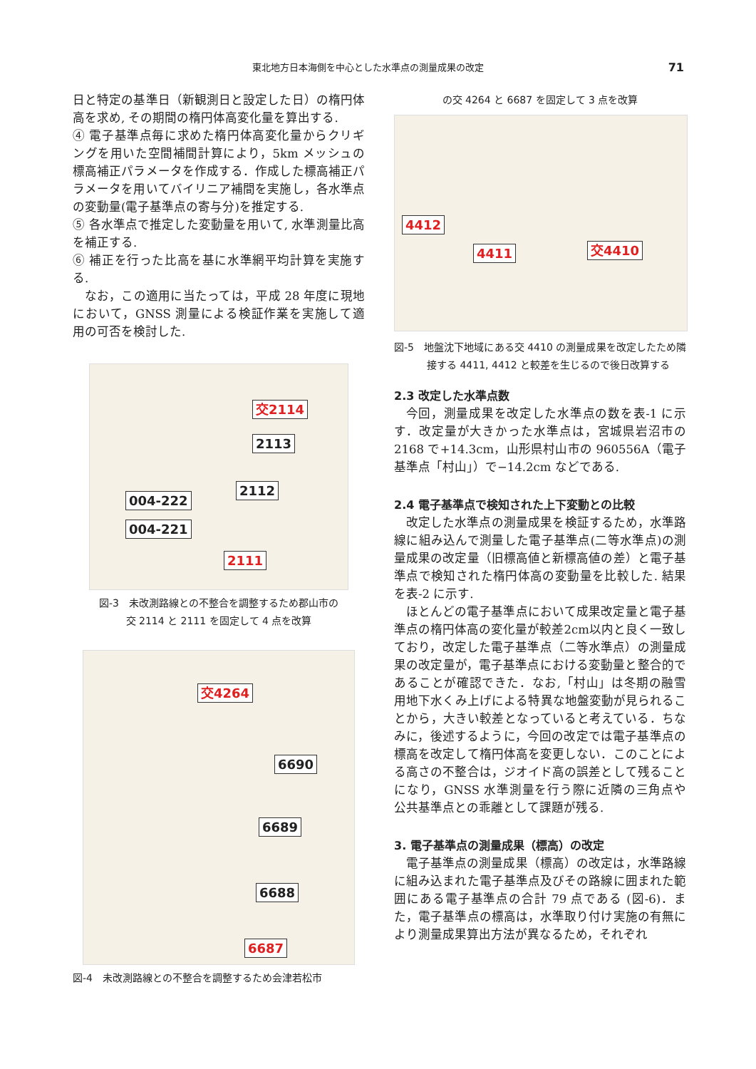東北地方日本海側を中心とした水準点の測量成果の改定 71
日と特定の基準日（新観測日と設定した日）の楕円体高を求め, その期間の楕円体高変化量を算出する.
④ 電子基準点毎に求めた楕円体高変化量からクリギングを用いた空間補間計算により，5km メッシュの標高補正パラメータを作成する．作成した標高補正パラメータを用いてバイリニア補間を実施し，各水準点の変動量(電子基準点の寄与分)を推定する.
⑤ 各水準点で推定した変動量を用いて, 水準測量比高を補正する.
⑥ 補正を行った比高を基に水準網平均計算を実施する.
なお，この適用に当たっては，平成 28 年度に現地において，GNSS 測量による検証作業を実施して適用の可否を検討した.
交2114
2113
2112
004-222
004-221
2111
図-3　未改測路線との不整合を調整するため郡山市の
交 2114 と 2111 を固定して 4 点を改算
交4264
6690
6689
6688
6687
図-4　未改測路線との不整合を調整するため会津若松市
の交 4264 と 6687 を固定して 3 点を改算
4412
4411 交4410
図-5　地盤沈下地域にある交 4410 の測量成果を改定したため隣接する 4411, 4412 と較差を生じるので後日改算する
2.3 改定した水準点数
今回，測量成果を改定した水準点の数を表-1 に示す．改定量が大きかった水準点は，宮城県岩沼市の 2168 で+14.3cm，山形県村山市の 960556A（電子基準点「村山」）で−14.2cm などである.
2.4 電子基準点で検知された上下変動との比較
改定した水準点の測量成果を検証するため，水準路線に組み込んで測量した電子基準点(二等水準点)の測量成果の改定量（旧標高値と新標高値の差）と電子基準点で検知された楕円体高の変動量を比較した. 結果を表-2 に示す.
ほとんどの電子基準点において成果改定量と電子基準点の楕円体高の変化量が較差2cm以内と良く一致しており，改定した電子基準点（二等水準点）の測量成果の改定量が，電子基準点における変動量と整合的であることが確認できた．なお,「村山」は冬期の融雪用地下水くみ上げによる特異な地盤変動が見られることから，大きい較差となっていると考えている．ちなみに，後述するように，今回の改定では電子基準点の標高を改定して楕円体高を変更しない．このことによる高さの不整合は，ジオイド高の誤差として残ることになり，GNSS 水準測量を行う際に近隣の三角点や公共基準点との乖離として課題が残る.
3. 電子基準点の測量成果（標高）の改定
電子基準点の測量成果（標高）の改定は，水準路線に組み込まれた電子基準点及びその路線に囲まれた範囲にある電子基準点の合計 79 点である (図-6)．また，電子基準点の標高は，水準取り付け実施の有無により測量成果算出方法が異なるため，それぞれ